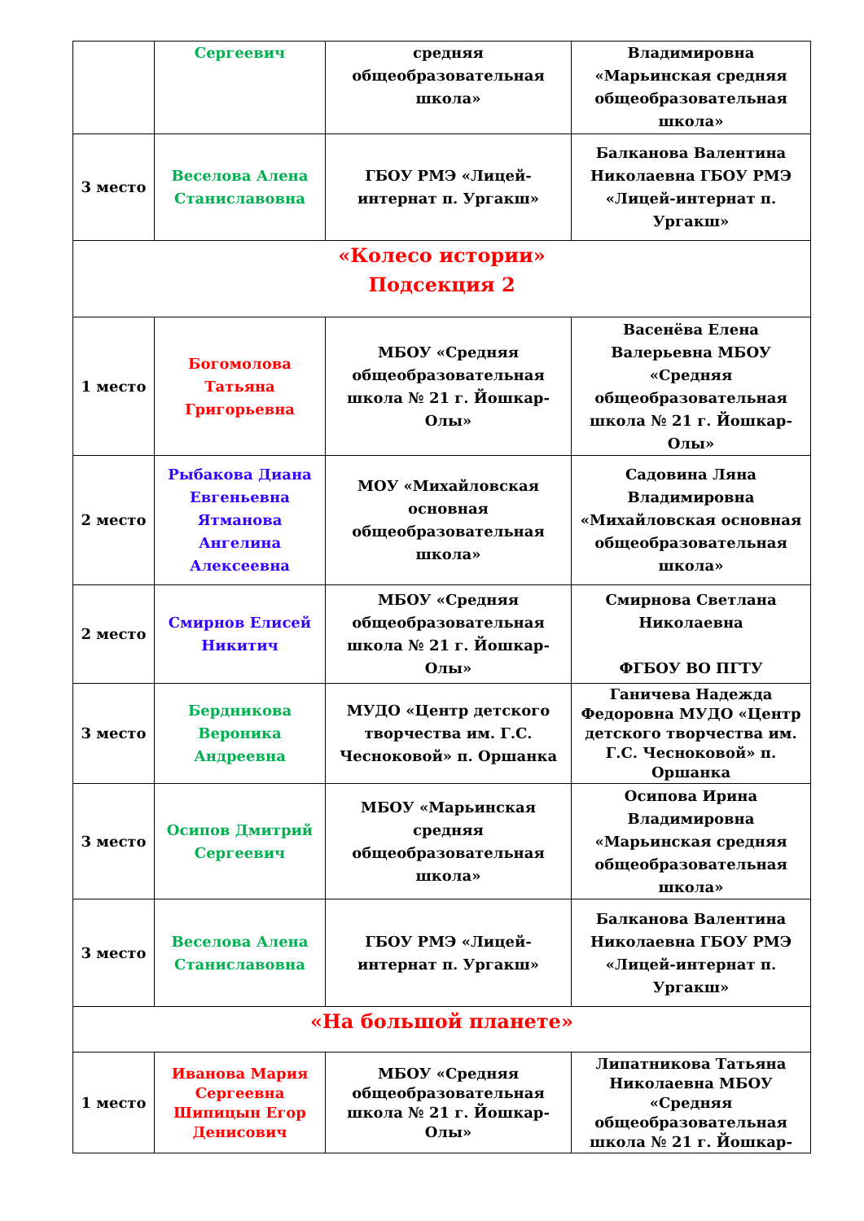| | Сергеевич | средняя общеобразовательная школа» | Владимировна «Марьинская средняя общеобразовательная школа» |
| 3 место | Веселова Алена Станиславовна | ГБОУ РМЭ «Лицей-интернат п. Ургакш» | Балканова Валентина Николаевна ГБОУ РМЭ «Лицей-интернат п. Ургакш» |
| «Колесо истории» Подсекция 2 | | | |
| 1 место | Богомолова Татьяна Григорьевна | МБОУ «Средняя общеобразовательная школа № 21 г. Йошкар-Олы» | Васенёва Елена Валерьевна МБОУ «Средняя общеобразовательная школа № 21 г. Йошкар-Олы» |
| 2 место | Рыбакова Диана Евгеньевна Ятманова Ангелина Алексеевна | МОУ «Михайловская основная общеобразовательная школа» | Садовина Ляна Владимировна «Михайловская основная общеобразовательная школа» |
| 2 место | Смирнов Елисей Никитич | МБОУ «Средняя общеобразовательная школа № 21 г. Йошкар-Олы» | Смирнова Светлана Николаевна ФГБОУ ВО ПГТУ |
| 3 место | Бердникова Вероника Андреевна | МУДО «Центр детского творчества им. Г.С. Чесноковой» п. Оршанка | Ганичева Надежда Федоровна МУДО «Центр детского творчества им. Г.С. Чесноковой» п. Оршанка |
| 3 место | Осипов Дмитрий Сергеевич | МБОУ «Марьинская средняя общеобразовательная школа» | Осипова Ирина Владимировна «Марьинская средняя общеобразовательная школа» |
| 3 место | Веселова Алена Станиславовна | ГБОУ РМЭ «Лицей-интернат п. Ургакш» | Балканова Валентина Николаевна ГБОУ РМЭ «Лицей-интернат п. Ургакш» |
| «На большой планете» | | | |
| 1 место | Иванова Мария Сергеевна Шипицын Егор Денисович | МБОУ «Средняя общеобразовательная школа № 21 г. Йошкар-Олы» | Липатникова Татьяна Николаевна МБОУ «Средняя общеобразовательная школа № 21 г. Йошкар- |